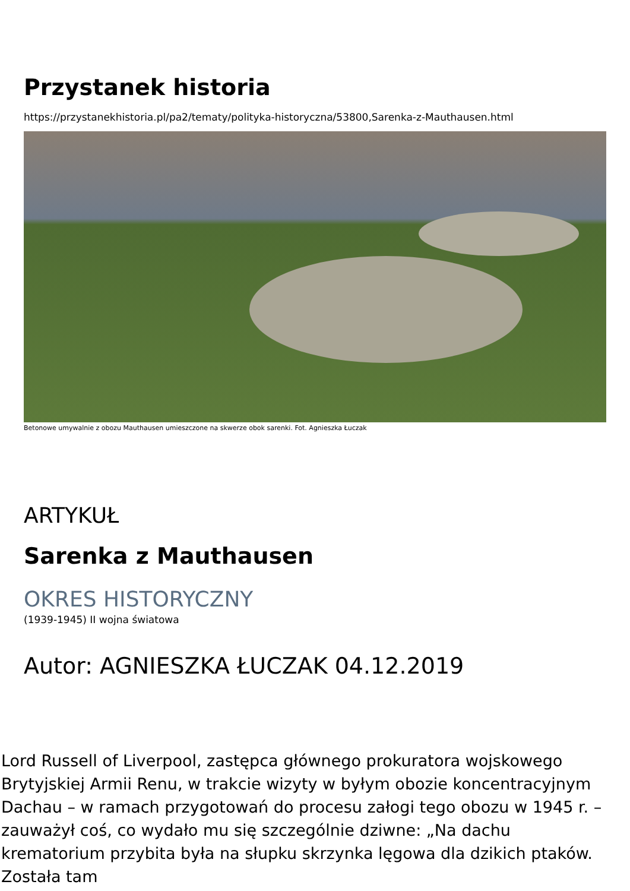Przystanek historia
https://przystanekhistoria.pl/pa2/tematy/polityka-historyczna/53800,Sarenka-z-Mauthausen.html
Betonowe umywalnie z obozu Mauthausen umieszczone na skwerze obok sarenki. Fot. Agnieszka Łuczak
ARTYKUŁ
Sarenka z Mauthausen
OKRES HISTORYCZNY
(1939-1945) II wojna światowa
Autor: AGNIESZKA ŁUCZAK 04.12.2019
Lord Russell of Liverpool, zastępca głównego prokuratora wojskowego Brytyjskiej Armii Renu, w trakcie wizyty w byłym obozie koncentracyjnym Dachau – w ramach przygotowań do procesu załogi tego obozu w 1945 r. – zauważył coś, co wydało mu się szczególnie dziwne: „Na dachu krematorium przybita była na słupku skrzynka lęgowa dla dzikich ptaków. Została tam